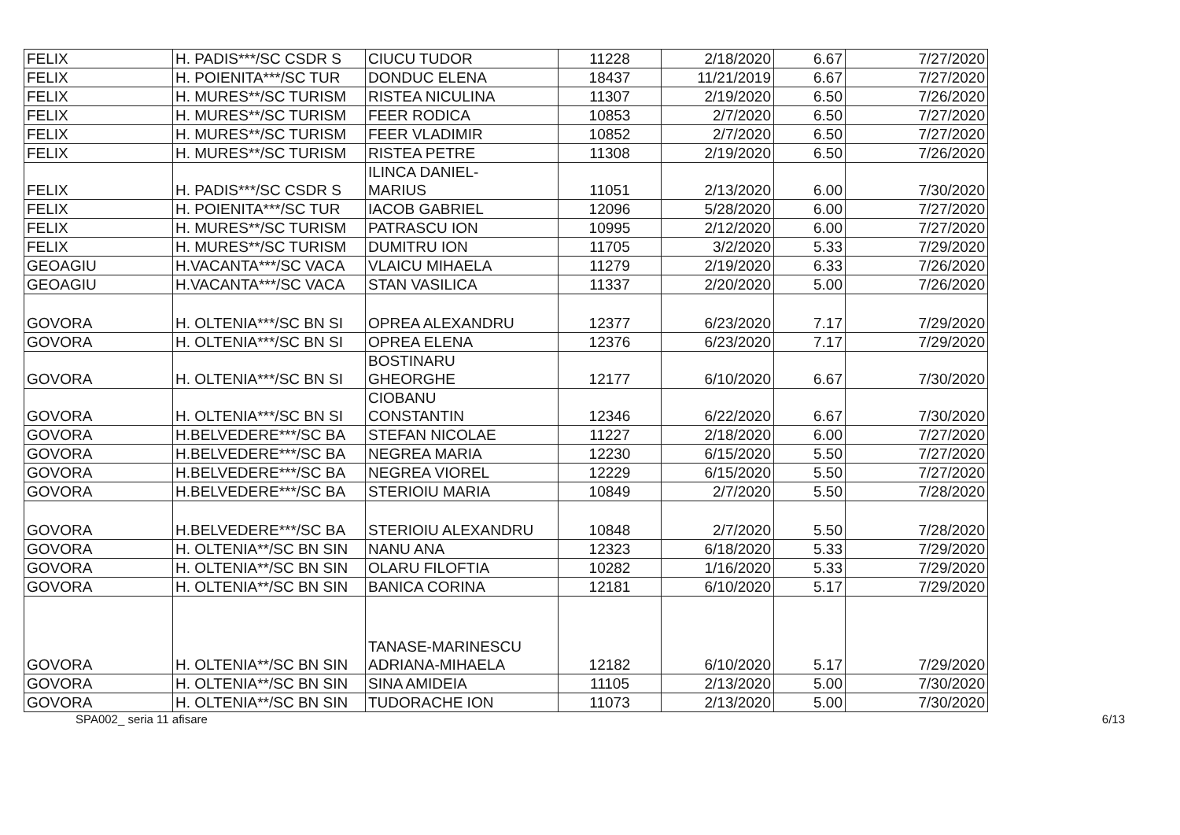| FELIX | H. PADIS***/SC CSDR S | CIUCU TUDOR | 11228 | 2/18/2020 | 6.67 | 7/27/2020 |
| FELIX | H. POIENITA***/SC TUR | DONDUC ELENA | 18437 | 11/21/2019 | 6.67 | 7/27/2020 |
| FELIX | H. MURES**/SC TURISM | RISTEA NICULINA | 11307 | 2/19/2020 | 6.50 | 7/26/2020 |
| FELIX | H. MURES**/SC TURISM | FEER RODICA | 10853 | 2/7/2020 | 6.50 | 7/27/2020 |
| FELIX | H. MURES**/SC TURISM | FEER VLADIMIR | 10852 | 2/7/2020 | 6.50 | 7/27/2020 |
| FELIX | H. MURES**/SC TURISM | RISTEA PETRE | 11308 | 2/19/2020 | 6.50 | 7/26/2020 |
| FELIX | H. PADIS***/SC CSDR S | ILINCA DANIEL- MARIUS | 11051 | 2/13/2020 | 6.00 | 7/30/2020 |
| FELIX | H. POIENITA***/SC TUR | IACOB GABRIEL | 12096 | 5/28/2020 | 6.00 | 7/27/2020 |
| FELIX | H. MURES**/SC TURISM | PATRASCU ION | 10995 | 2/12/2020 | 6.00 | 7/27/2020 |
| FELIX | H. MURES**/SC TURISM | DUMITRU ION | 11705 | 3/2/2020 | 5.33 | 7/29/2020 |
| GEOAGIU | H.VACANTA***/SC VACA | VLAICU MIHAELA | 11279 | 2/19/2020 | 6.33 | 7/26/2020 |
| GEOAGIU | H.VACANTA***/SC VACA | STAN VASILICA | 11337 | 2/20/2020 | 5.00 | 7/26/2020 |
| GOVORA | H. OLTENIA***/SC BN SI | OPREA ALEXANDRU | 12377 | 6/23/2020 | 7.17 | 7/29/2020 |
| GOVORA | H. OLTENIA***/SC BN SI | OPREA ELENA | 12376 | 6/23/2020 | 7.17 | 7/29/2020 |
| GOVORA | H. OLTENIA***/SC BN SI | BOSTINARU GHEORGHE | 12177 | 6/10/2020 | 6.67 | 7/30/2020 |
| GOVORA | H. OLTENIA***/SC BN SI | CIOBANU CONSTANTIN | 12346 | 6/22/2020 | 6.67 | 7/30/2020 |
| GOVORA | H.BELVEDERE***/SC BA | STEFAN NICOLAE | 11227 | 2/18/2020 | 6.00 | 7/27/2020 |
| GOVORA | H.BELVEDERE***/SC BA | NEGREA MARIA | 12230 | 6/15/2020 | 5.50 | 7/27/2020 |
| GOVORA | H.BELVEDERE***/SC BA | NEGREA VIOREL | 12229 | 6/15/2020 | 5.50 | 7/27/2020 |
| GOVORA | H.BELVEDERE***/SC BA | STERIOIU MARIA | 10849 | 2/7/2020 | 5.50 | 7/28/2020 |
| GOVORA | H.BELVEDERE***/SC BA | STERIOIU ALEXANDRU | 10848 | 2/7/2020 | 5.50 | 7/28/2020 |
| GOVORA | H. OLTENIA**/SC BN SIN | NANU ANA | 12323 | 6/18/2020 | 5.33 | 7/29/2020 |
| GOVORA | H. OLTENIA**/SC BN SIN | OLARU FILOFTIA | 10282 | 1/16/2020 | 5.33 | 7/29/2020 |
| GOVORA | H. OLTENIA**/SC BN SIN | BANICA CORINA | 12181 | 6/10/2020 | 5.17 | 7/29/2020 |
| GOVORA | H. OLTENIA**/SC BN SIN | TANASE-MARINESCU ADRIANA-MIHAELA | 12182 | 6/10/2020 | 5.17 | 7/29/2020 |
| GOVORA | H. OLTENIA**/SC BN SIN | SINA AMIDEIA | 11105 | 2/13/2020 | 5.00 | 7/30/2020 |
| GOVORA | H. OLTENIA**/SC BN SIN | TUDORACHE ION | 11073 | 2/13/2020 | 5.00 | 7/30/2020 |
SPA002_ seria 11 afisare 6/13